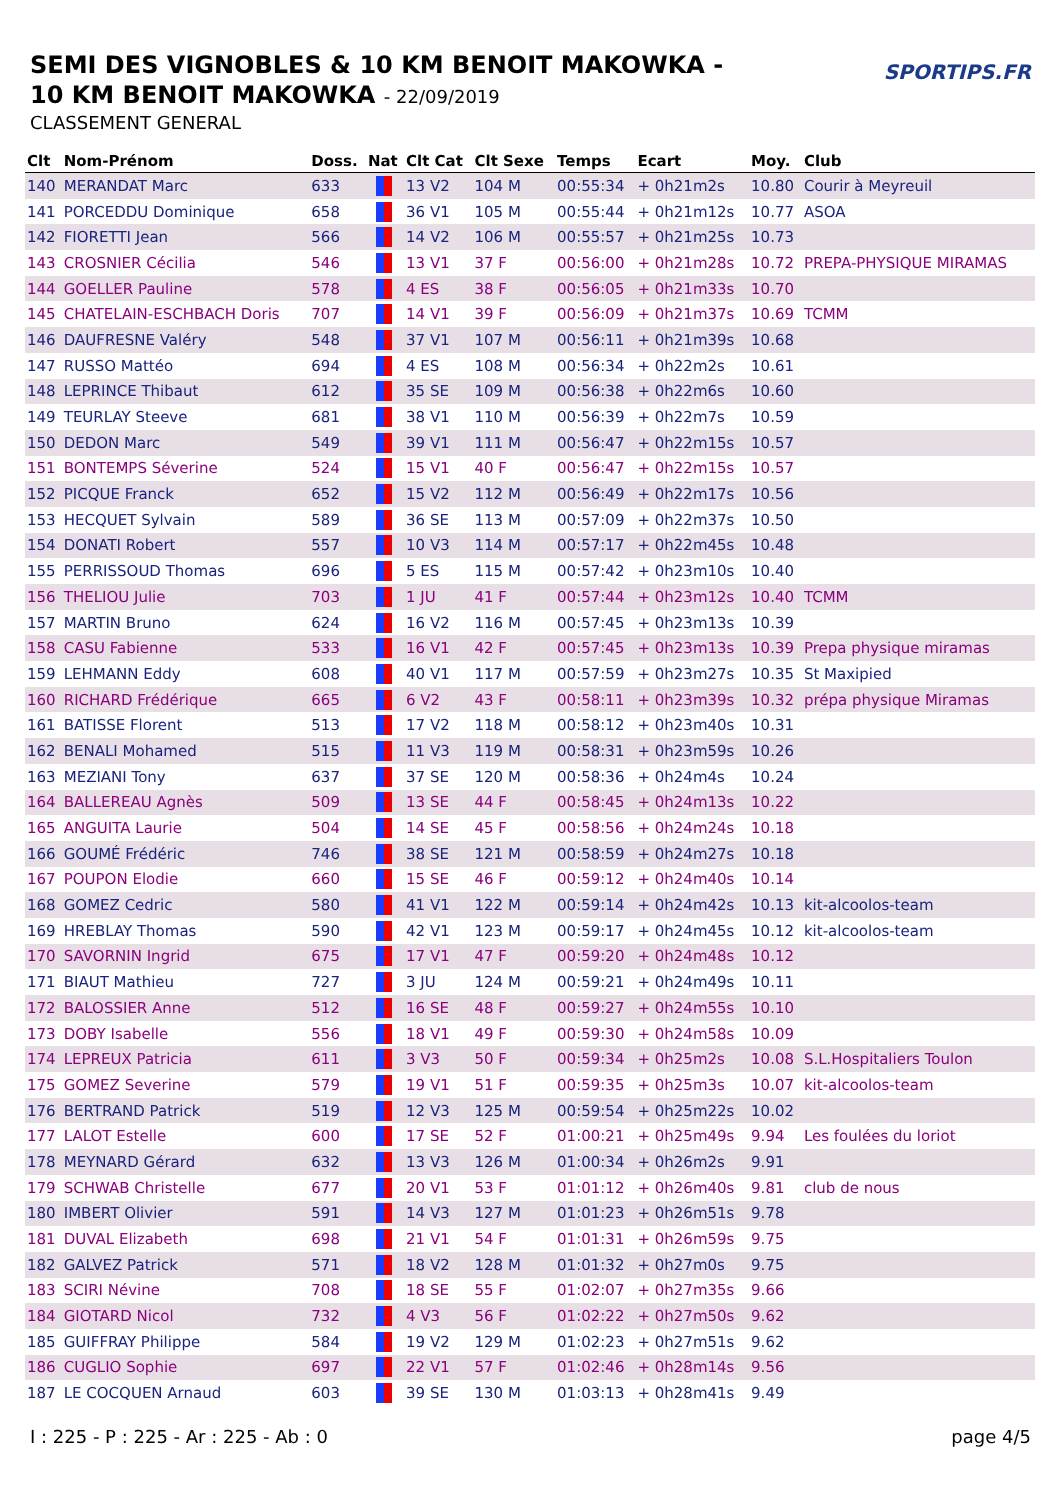SEMI DES VIGNOBLES & 10 KM BENOIT MAKOWKA -
10 KM BENOIT MAKOWKA - 22/09/2019
CLASSEMENT GENERAL
SPORTIPS.FR
| Clt | Nom-Prénom | Doss. | Nat | Clt Cat | Clt Sexe | Temps | Ecart | Moy. | Club |
| --- | --- | --- | --- | --- | --- | --- | --- | --- | --- |
| 140 | MERANDAT Marc | 633 | | 13 V2 | 104 M | 00:55:34 | + 0h21m2s | 10.80 | Courir à Meyreuil |
| 141 | PORCEDDU Dominique | 658 | | 36 V1 | 105 M | 00:55:44 | + 0h21m12s | 10.77 | ASOA |
| 142 | FIORETTI Jean | 566 | | 14 V2 | 106 M | 00:55:57 | + 0h21m25s | 10.73 | |
| 143 | CROSNIER Cécilia | 546 | | 13 V1 | 37 F | 00:56:00 | + 0h21m28s | 10.72 | PREPA-PHYSIQUE MIRAMAS |
| 144 | GOELLER Pauline | 578 | | 4 ES | 38 F | 00:56:05 | + 0h21m33s | 10.70 | |
| 145 | CHATELAIN-ESCHBACH Doris | 707 | | 14 V1 | 39 F | 00:56:09 | + 0h21m37s | 10.69 | TCMM |
| 146 | DAUFRESNE Valéry | 548 | | 37 V1 | 107 M | 00:56:11 | + 0h21m39s | 10.68 | |
| 147 | RUSSO Mattéo | 694 | | 4 ES | 108 M | 00:56:34 | + 0h22m2s | 10.61 | |
| 148 | LEPRINCE Thibaut | 612 | | 35 SE | 109 M | 00:56:38 | + 0h22m6s | 10.60 | |
| 149 | TEURLAY Steeve | 681 | | 38 V1 | 110 M | 00:56:39 | + 0h22m7s | 10.59 | |
| 150 | DEDON Marc | 549 | | 39 V1 | 111 M | 00:56:47 | + 0h22m15s | 10.57 | |
| 151 | BONTEMPS Séverine | 524 | | 15 V1 | 40 F | 00:56:47 | + 0h22m15s | 10.57 | |
| 152 | PICQUE Franck | 652 | | 15 V2 | 112 M | 00:56:49 | + 0h22m17s | 10.56 | |
| 153 | HECQUET Sylvain | 589 | | 36 SE | 113 M | 00:57:09 | + 0h22m37s | 10.50 | |
| 154 | DONATI Robert | 557 | | 10 V3 | 114 M | 00:57:17 | + 0h22m45s | 10.48 | |
| 155 | PERRISSOUD Thomas | 696 | | 5 ES | 115 M | 00:57:42 | + 0h23m10s | 10.40 | |
| 156 | THELIOU Julie | 703 | | 1 JU | 41 F | 00:57:44 | + 0h23m12s | 10.40 | TCMM |
| 157 | MARTIN Bruno | 624 | | 16 V2 | 116 M | 00:57:45 | + 0h23m13s | 10.39 | |
| 158 | CASU Fabienne | 533 | | 16 V1 | 42 F | 00:57:45 | + 0h23m13s | 10.39 | Prepa physique miramas |
| 159 | LEHMANN Eddy | 608 | | 40 V1 | 117 M | 00:57:59 | + 0h23m27s | 10.35 | St Maxipied |
| 160 | RICHARD Frédérique | 665 | | 6 V2 | 43 F | 00:58:11 | + 0h23m39s | 10.32 | prépa physique Miramas |
| 161 | BATISSE Florent | 513 | | 17 V2 | 118 M | 00:58:12 | + 0h23m40s | 10.31 | |
| 162 | BENALI Mohamed | 515 | | 11 V3 | 119 M | 00:58:31 | + 0h23m59s | 10.26 | |
| 163 | MEZIANI Tony | 637 | | 37 SE | 120 M | 00:58:36 | + 0h24m4s | 10.24 | |
| 164 | BALLEREAU Agnès | 509 | | 13 SE | 44 F | 00:58:45 | + 0h24m13s | 10.22 | |
| 165 | ANGUITA Laurie | 504 | | 14 SE | 45 F | 00:58:56 | + 0h24m24s | 10.18 | |
| 166 | GOUMÉ Frédéric | 746 | | 38 SE | 121 M | 00:58:59 | + 0h24m27s | 10.18 | |
| 167 | POUPON Elodie | 660 | | 15 SE | 46 F | 00:59:12 | + 0h24m40s | 10.14 | |
| 168 | GOMEZ Cedric | 580 | | 41 V1 | 122 M | 00:59:14 | + 0h24m42s | 10.13 | kit-alcoolos-team |
| 169 | HREBLAY Thomas | 590 | | 42 V1 | 123 M | 00:59:17 | + 0h24m45s | 10.12 | kit-alcoolos-team |
| 170 | SAVORNIN Ingrid | 675 | | 17 V1 | 47 F | 00:59:20 | + 0h24m48s | 10.12 | |
| 171 | BIAUT Mathieu | 727 | | 3 JU | 124 M | 00:59:21 | + 0h24m49s | 10.11 | |
| 172 | BALOSSIER Anne | 512 | | 16 SE | 48 F | 00:59:27 | + 0h24m55s | 10.10 | |
| 173 | DOBY Isabelle | 556 | | 18 V1 | 49 F | 00:59:30 | + 0h24m58s | 10.09 | |
| 174 | LEPREUX Patricia | 611 | | 3 V3 | 50 F | 00:59:34 | + 0h25m2s | 10.08 | S.L.Hospitaliers Toulon |
| 175 | GOMEZ Severine | 579 | | 19 V1 | 51 F | 00:59:35 | + 0h25m3s | 10.07 | kit-alcoolos-team |
| 176 | BERTRAND Patrick | 519 | | 12 V3 | 125 M | 00:59:54 | + 0h25m22s | 10.02 | |
| 177 | LALOT Estelle | 600 | | 17 SE | 52 F | 01:00:21 | + 0h25m49s | 9.94 | Les foulées du loriot |
| 178 | MEYNARD Gérard | 632 | | 13 V3 | 126 M | 01:00:34 | + 0h26m2s | 9.91 | |
| 179 | SCHWAB Christelle | 677 | | 20 V1 | 53 F | 01:01:12 | + 0h26m40s | 9.81 | club de nous |
| 180 | IMBERT Olivier | 591 | | 14 V3 | 127 M | 01:01:23 | + 0h26m51s | 9.78 | |
| 181 | DUVAL Elizabeth | 698 | | 21 V1 | 54 F | 01:01:31 | + 0h26m59s | 9.75 | |
| 182 | GALVEZ Patrick | 571 | | 18 V2 | 128 M | 01:01:32 | + 0h27m0s | 9.75 | |
| 183 | SCIRI Névine | 708 | | 18 SE | 55 F | 01:02:07 | + 0h27m35s | 9.66 | |
| 184 | GIOTARD Nicol | 732 | | 4 V3 | 56 F | 01:02:22 | + 0h27m50s | 9.62 | |
| 185 | GUIFFRAY Philippe | 584 | | 19 V2 | 129 M | 01:02:23 | + 0h27m51s | 9.62 | |
| 186 | CUGLIO Sophie | 697 | | 22 V1 | 57 F | 01:02:46 | + 0h28m14s | 9.56 | |
| 187 | LE COCQUEN Arnaud | 603 | | 39 SE | 130 M | 01:03:13 | + 0h28m41s | 9.49 | |
I : 225 - P : 225 - Ar : 225 - Ab : 0 page 4/5